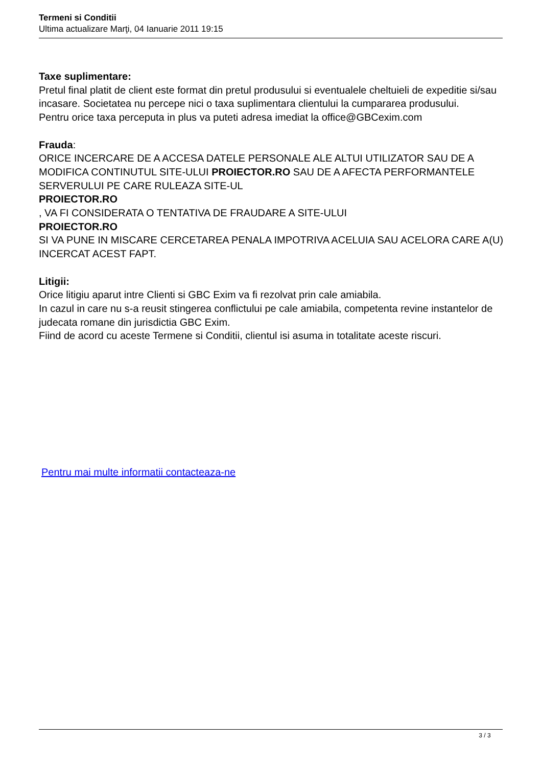Termeni si Conditii
Ultima actualizare Marţi, 04 Ianuarie 2011 19:15
Taxe suplimentare:
Pretul final platit de client este format din pretul produsului si eventualele cheltuieli de expeditie si/sau incasare. Societatea nu percepe nici o taxa suplimentara clientului la cumpararea produsului.
Pentru orice taxa perceputa in plus va puteti adresa imediat la office@GBCexim.com
Frauda:
ORICE INCERCARE DE A ACCESA DATELE PERSONALE ALE ALTUI UTILIZATOR SAU DE A MODIFICA CONTINUTUL SITE-ULUI PROIECTOR.RO SAU DE A AFECTA PERFORMANTELE SERVERULUI PE CARE RULEAZA SITE-UL
PROIECTOR.RO
, VA FI CONSIDERATA O TENTATIVA DE FRAUDARE A SITE-ULUI
PROIECTOR.RO
SI VA PUNE IN MISCARE CERCETAREA PENALA IMPOTRIVA ACELUIA SAU ACELORA CARE A(U) INCERCAT ACEST FAPT.
Litigii:
Orice litigiu aparut intre Clienti si GBC Exim va fi rezolvat prin cale amiabila.
In cazul in care nu s-a reusit stingerea conflictului pe cale amiabila, competenta revine instantelor de judecata romane din jurisdictia GBC Exim.
Fiind de acord cu aceste Termene si Conditii, clientul isi asuma in totalitate aceste riscuri.
Pentru mai multe informatii contacteaza-ne
3 / 3